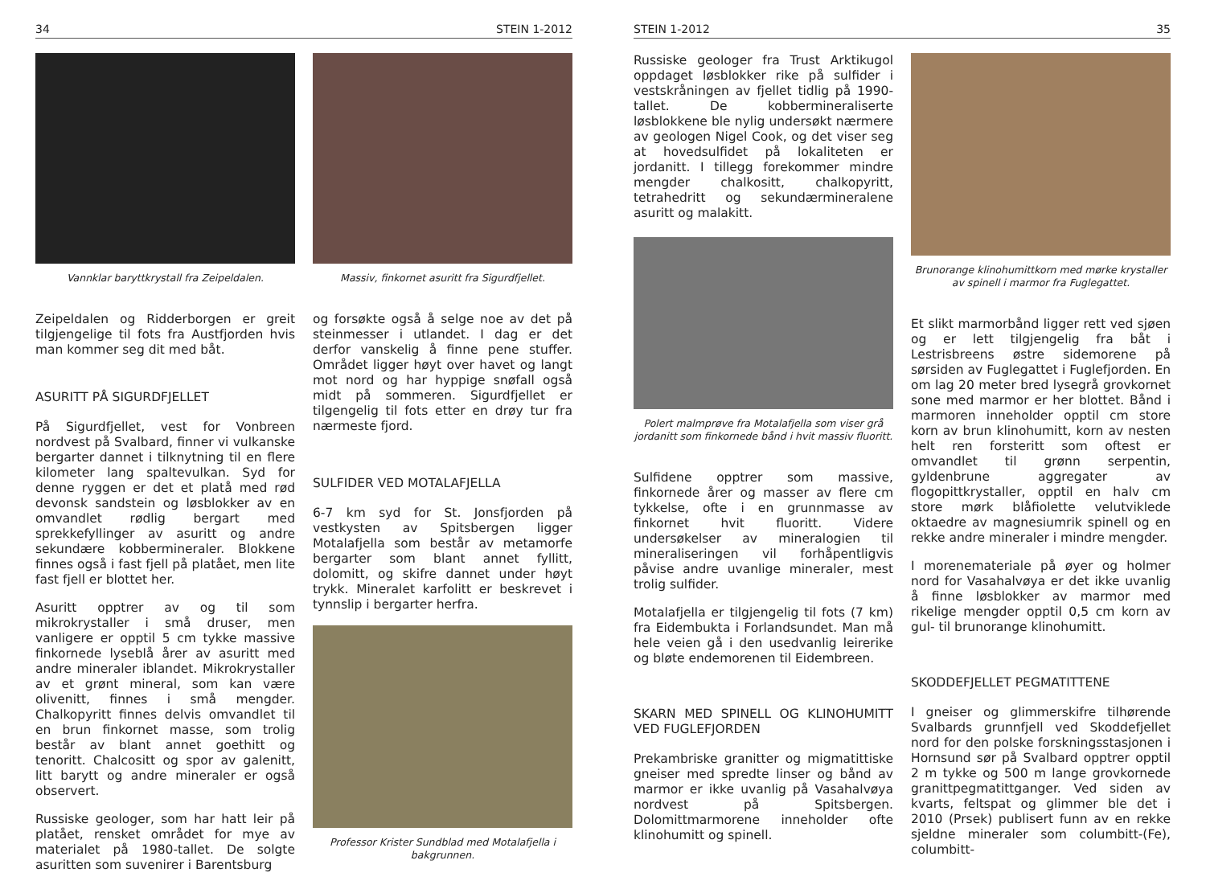34 STEIN 1-2012
Vannklar baryttkrystall fra Zeipeldalen.
Zeipeldalen og Ridderborgen er greit tilgjengelige til fots fra Austfjorden hvis man kommer seg dit med båt.
ASURITT PÅ SIGURDFJELLET
På Sigurdfjellet, vest for Vonbreen nordvest på Svalbard, finner vi vulkanske bergarter dannet i tilknytning til en flere kilometer lang spaltevulkan. Syd for denne ryggen er det et platå med rød devonsk sandstein og løsblokker av en omvandlet rødlig bergart med sprekkefyllinger av asuritt og andre sekundære kobbermineraler. Blokkene finnes også i fast fjell på platået, men lite fast fjell er blottet her.
Asuritt opptrer av og til som mikrokrystaller i små druser, men vanligere er opptil 5 cm tykke massive finkornede lyseblå årer av asuritt med andre mineraler iblandet. Mikrokrystaller av et grønt mineral, som kan være olivenitt, finnes i små mengder. Chalkopyritt finnes delvis omvandlet til en brun finkornet masse, som trolig består av blant annet goethitt og tenoritt. Chalcositt og spor av galenitt, litt barytt og andre mineraler er også observert.
Russiske geologer, som har hatt leir på platået, rensket området for mye av materialet på 1980-tallet. De solgte asuritten som suvenirer i Barentsburg
Massiv, finkornet asuritt fra Sigurdfjellet.
og forsøkte også å selge noe av det på steinmesser i utlandet. I dag er det derfor vanskelig å finne pene stuffer. Området ligger høyt over havet og langt mot nord og har hyppige snøfall også midt på sommeren. Sigurdfjellet er tilgengelig til fots etter en drøy tur fra nærmeste fjord.
SULFIDER VED MOTALAFJELLA
6-7 km syd for St. Jonsfjorden på vestkysten av Spitsbergen ligger Motalafjella som består av metamorfe bergarter som blant annet fyllitt, dolomitt, og skifre dannet under høyt trykk. Mineralet karfolitt er beskrevet i tynnslip i bergarter herfra.
Professor Krister Sundblad med Motalafjella i bakgrunnen.
STEIN 1-2012 35
Russiske geologer fra Trust Arktikugol oppdaget løsblokker rike på sulfider i vestskråningen av fjellet tidlig på 1990-tallet. De kobbermineraliserte løsblokkene ble nylig undersøkt nærmere av geologen Nigel Cook, og det viser seg at hovedsulfidet på lokaliteten er jordanitt. I tillegg forekommer mindre mengder chalkositt, chalkopyritt, tetrahedritt og sekundærmineralene asuritt og malakitt.
Polert malmprøve fra Motalafjella som viser grå jordanitt som finkornede bånd i hvit massiv fluoritt.
Sulfidene opptrer som massive, finkornede årer og masser av flere cm tykkelse, ofte i en grunnmasse av finkornet hvit fluoritt. Videre undersøkelser av mineralogien til mineraliseringen vil forhåpentligvis påvise andre uvanlige mineraler, mest trolig sulfider.
Motalafjella er tilgjengelig til fots (7 km) fra Eidembukta i Forlandsundet. Man må hele veien gå i den usedvanlig leirerike og bløte endemorenen til Eidembreen.
SKARN MED SPINELL OG KLINOHUMITT VED FUGLEFJORDEN
Prekambriske granitter og migmatittiske gneiser med spredte linser og bånd av marmor er ikke uvanlig på Vasahalvøya nordvest på Spitsbergen. Dolomittmarmorene inneholder ofte klinohumitt og spinell.
Brunorange klinohumittkorn med mørke krystaller av spinell i marmor fra Fuglegattet.
Et slikt marmorbånd ligger rett ved sjøen og er lett tilgjengelig fra båt i Lestrisbreens østre sidemorene på sørsiden av Fuglegattet i Fuglefjorden. En om lag 20 meter bred lysegrå grovkornet sone med marmor er her blottet. Bånd i marmoren inneholder opptil cm store korn av brun klinohumitt, korn av nesten helt ren forsteritt som oftest er omvandlet til grønn serpentin, gyldenbrune aggregater av flogopittkrystaller, opptil en halv cm store mørk blåfiolette velutviklede oktaedre av magnesiumrik spinell og en rekke andre mineraler i mindre mengder.
I morenemateriale på øyer og holmer nord for Vasahalvøya er det ikke uvanlig å finne løsblokker av marmor med rikelige mengder opptil 0,5 cm korn av gul- til brunorange klinohumitt.
SKODDEFJELLET PEGMATITTENE
I gneiser og glimmerskifre tilhørende Svalbards grunnfjell ved Skoddefjellet nord for den polske forskningsstasjonen i Hornsund sør på Svalbard opptrer opptil 2 m tykke og 500 m lange grovkornede granittpegmatittganger. Ved siden av kvarts, feltspat og glimmer ble det i 2010 (Prsek) publisert funn av en rekke sjeldne mineraler som columbitt-(Fe), columbitt-